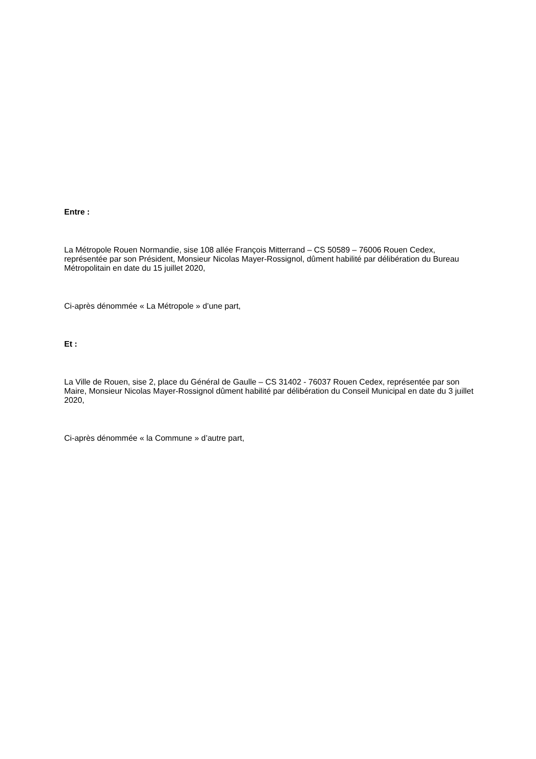Entre :
La Métropole Rouen Normandie, sise 108 allée François Mitterrand – CS 50589 – 76006 Rouen Cedex, représentée par son Président, Monsieur Nicolas Mayer-Rossignol, dûment habilité par délibération du Bureau Métropolitain en date du 15 juillet 2020,
Ci-après dénommée « La Métropole » d’une part,
Et :
La Ville de Rouen, sise 2, place du Général de Gaulle – CS 31402 - 76037 Rouen Cedex, représentée par son Maire, Monsieur Nicolas Mayer-Rossignol dûment habilité par délibération du Conseil Municipal en date du 3 juillet 2020,
Ci-après dénommée « la Commune » d’autre part,